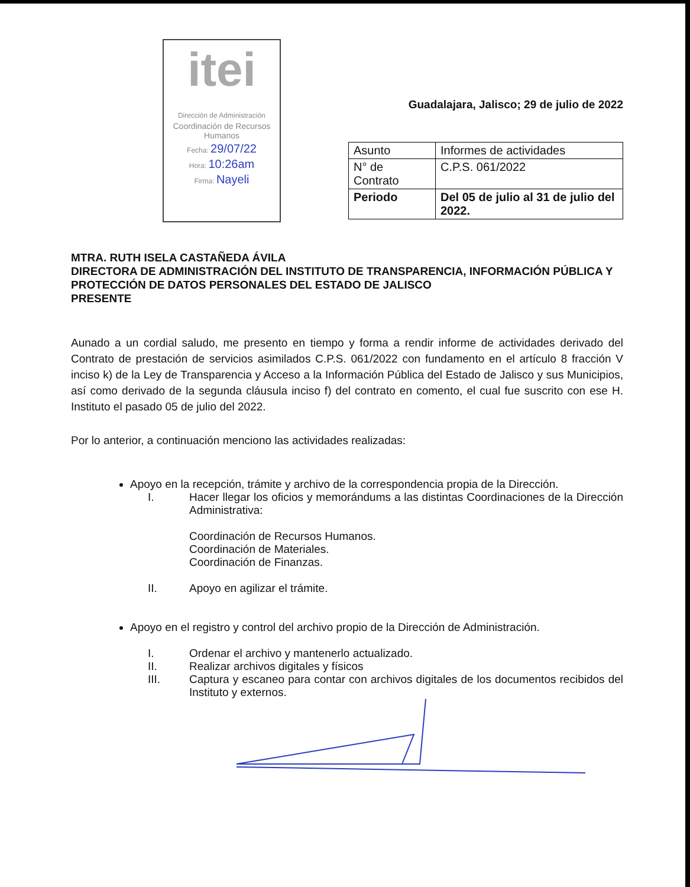itei
Dirección de Administración
Coordinación de Recursos Humanos
Fecha: 29/07/22
Hora: 10:26am
Firma: Nayeli
Guadalajara, Jalisco; 29 de julio de 2022
| Asunto | Informes de actividades |
| N° de Contrato | C.P.S. 061/2022 |
| Periodo | Del 05 de julio al 31 de julio del 2022. |
MTRA. RUTH ISELA CASTAÑEDA ÁVILA
DIRECTORA DE ADMINISTRACIÓN DEL INSTITUTO DE TRANSPARENCIA, INFORMACIÓN PÚBLICA Y PROTECCIÓN DE DATOS PERSONALES DEL ESTADO DE JALISCO
PRESENTE
Aunado a un cordial saludo, me presento en tiempo y forma a rendir informe de actividades derivado del Contrato de prestación de servicios asimilados C.P.S. 061/2022 con fundamento en el artículo 8 fracción V inciso k) de la Ley de Transparencia y Acceso a la Información Pública del Estado de Jalisco y sus Municipios, así como derivado de la segunda cláusula inciso f) del contrato en comento, el cual fue suscrito con ese H. Instituto el pasado 05 de julio del 2022.
Por lo anterior, a continuación menciono las actividades realizadas:
Apoyo en la recepción, trámite y archivo de la correspondencia propia de la Dirección.
I. Hacer llegar los oficios y memorándums a las distintas Coordinaciones de la Dirección Administrativa:
Coordinación de Recursos Humanos.
Coordinación de Materiales.
Coordinación de Finanzas.
II. Apoyo en agilizar el trámite.
Apoyo en el registro y control del archivo propio de la Dirección de Administración.
I. Ordenar el archivo y mantenerlo actualizado.
II. Realizar archivos digitales y físicos
III. Captura y escaneo para contar con archivos digitales de los documentos recibidos del Instituto y externos.